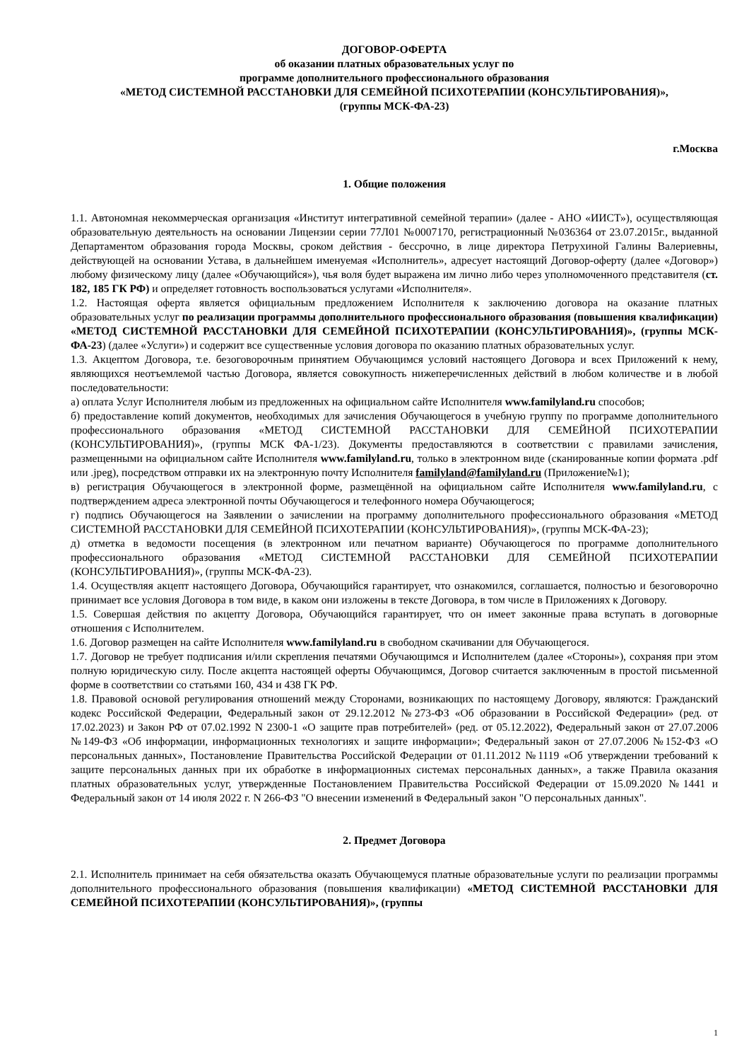ДОГОВОР-ОФЕРТА
об оказании платных образовательных услуг по
программе дополнительного профессионального образования
«МЕТОД СИСТЕМНОЙ РАССТАНОВКИ ДЛЯ СЕМЕЙНОЙ ПСИХОТЕРАПИИ (КОНСУЛЬТИРОВАНИЯ)»,
(группы МСК-ФА-23)
г.Москва
1. Общие положения
1.1. Автономная некоммерческая организация «Институт интегративной семейной терапии» (далее - АНО «ИИСТ»), осуществляющая образовательную деятельность на основании Лицензии серии 77Л01 №0007170, регистрационный №036364 от 23.07.2015г., выданной Департаментом образования города Москвы, сроком действия - бессрочно, в лице директора Петрухиной Галины Валериевны, действующей на основании Устава, в дальнейшем именуемая «Исполнитель», адресует настоящий Договор-оферту (далее «Договор») любому физическому лицу (далее «Обучающийся»), чья воля будет выражена им лично либо через уполномоченного представителя (ст. 182, 185 ГК РФ) и определяет готовность воспользоваться услугами «Исполнителя».
1.2. Настоящая оферта является официальным предложением Исполнителя к заключению договора на оказание платных образовательных услуг по реализации программы дополнительного профессионального образования (повышения квалификации) «МЕТОД СИСТЕМНОЙ РАССТАНОВКИ ДЛЯ СЕМЕЙНОЙ ПСИХОТЕРАПИИ (КОНСУЛЬТИРОВАНИЯ)», (группы МСК-ФА-23) (далее «Услуги») и содержит все существенные условия договора по оказанию платных образовательных услуг.
1.3. Акцептом Договора, т.е. безоговорочным принятием Обучающимся условий настоящего Договора и всех Приложений к нему, являющихся неотъемлемой частью Договора, является совокупность нижеперечисленных действий в любом количестве и в любой последовательности:
а) оплата Услуг Исполнителя любым из предложенных на официальном сайте Исполнителя www.familyland.ru способов;
б) предоставление копий документов, необходимых для зачисления Обучающегося в учебную группу по программе дополнительного профессионального образования «МЕТОД СИСТЕМНОЙ РАССТАНОВКИ ДЛЯ СЕМЕЙНОЙ ПСИХОТЕРАПИИ (КОНСУЛЬТИРОВАНИЯ)», (группы МСК ФА-1/23). Документы предоставляются в соответствии с правилами зачисления, размещенными на официальном сайте Исполнителя www.familyland.ru, только в электронном виде (сканированные копии формата .pdf или .jpeg), посредством отправки их на электронную почту Исполнителя familyland@familyland.ru (Приложение№1);
в) регистрация Обучающегося в электронной форме, размещённой на официальном сайте Исполнителя www.familyland.ru, с подтверждением адреса электронной почты Обучающегося и телефонного номера Обучающегося;
г) подпись Обучающегося на Заявлении о зачислении на программу дополнительного профессионального образования «МЕТОД СИСТЕМНОЙ РАССТАНОВКИ ДЛЯ СЕМЕЙНОЙ ПСИХОТЕРАПИИ (КОНСУЛЬТИРОВАНИЯ)», (группы МСК-ФА-23);
д) отметка в ведомости посещения (в электронном или печатном варианте) Обучающегося по программе дополнительного профессионального образования «МЕТОД СИСТЕМНОЙ РАССТАНОВКИ ДЛЯ СЕМЕЙНОЙ ПСИХОТЕРАПИИ (КОНСУЛЬТИРОВАНИЯ)», (группы МСК-ФА-23).
1.4. Осуществляя акцепт настоящего Договора, Обучающийся гарантирует, что ознакомился, соглашается, полностью и безоговорочно принимает все условия Договора в том виде, в каком они изложены в тексте Договора, в том числе в Приложениях к Договору.
1.5. Совершая действия по акцепту Договора, Обучающийся гарантирует, что он имеет законные права вступать в договорные отношения с Исполнителем.
1.6. Договор размещен на сайте Исполнителя www.familyland.ru в свободном скачивании для Обучающегося.
1.7. Договор не требует подписания и/или скрепления печатями Обучающимся и Исполнителем (далее «Стороны»), сохраняя при этом полную юридическую силу. После акцепта настоящей оферты Обучающимся, Договор считается заключенным в простой письменной форме в соответствии со статьями 160, 434 и 438 ГК РФ.
1.8. Правовой основой регулирования отношений между Сторонами, возникающих по настоящему Договору, являются: Гражданский кодекс Российской Федерации, Федеральный закон от 29.12.2012 №273-ФЗ «Об образовании в Российской Федерации» (ред. от 17.02.2023) и Закон РФ от 07.02.1992 N 2300-1 «О защите прав потребителей» (ред. от 05.12.2022), Федеральный закон от 27.07.2006 №149-ФЗ «Об информации, информационных технологиях и защите информации»; Федеральный закон от 27.07.2006 №152-ФЗ «О персональных данных», Постановление Правительства Российской Федерации от 01.11.2012 №1119 «Об утверждении требований к защите персональных данных при их обработке в информационных системах персональных данных», а также Правила оказания платных образовательных услуг, утвержденные Постановлением Правительства Российской Федерации от 15.09.2020 №1441 и Федеральный закон от 14 июля 2022 г. N 266-ФЗ "О внесении изменений в Федеральный закон "О персональных данных".
2. Предмет Договора
2.1. Исполнитель принимает на себя обязательства оказать Обучающемуся платные образовательные услуги по реализации программы дополнительного профессионального образования (повышения квалификации) «МЕТОД СИСТЕМНОЙ РАССТАНОВКИ ДЛЯ СЕМЕЙНОЙ ПСИХОТЕРАПИИ (КОНСУЛЬТИРОВАНИЯ)», (группы
1